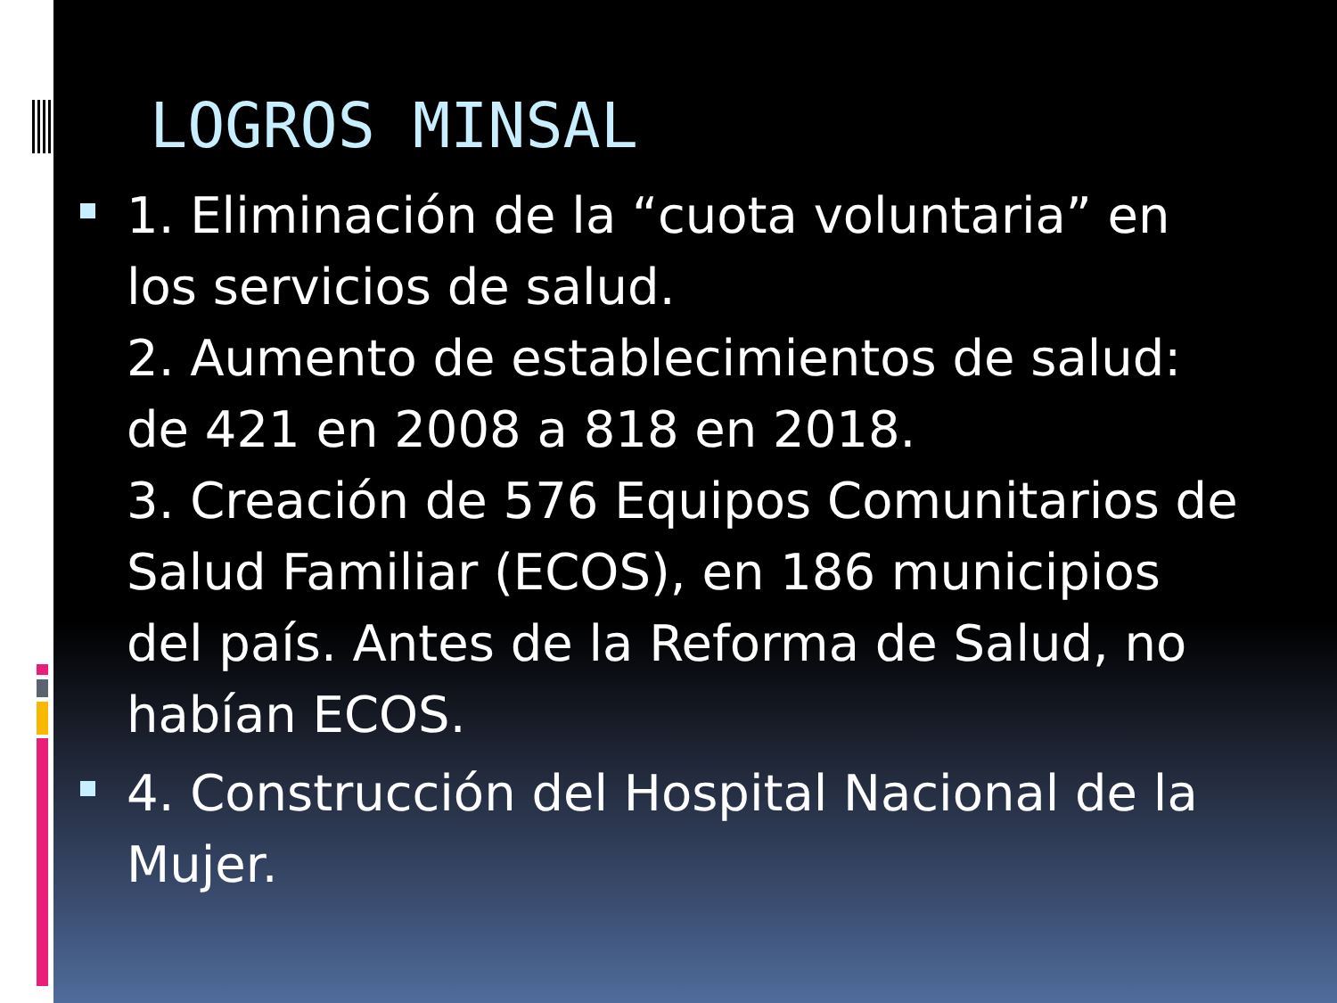LOGROS MINSAL
1. Eliminación de la “cuota voluntaria” en los servicios de salud.
2. Aumento de establecimientos de salud: de 421 en 2008 a 818 en 2018.
3. Creación de 576 Equipos Comunitarios de Salud Familiar (ECOS), en 186 municipios del país. Antes de la Reforma de Salud, no habían ECOS.
4. Construcción del Hospital Nacional de la Mujer.